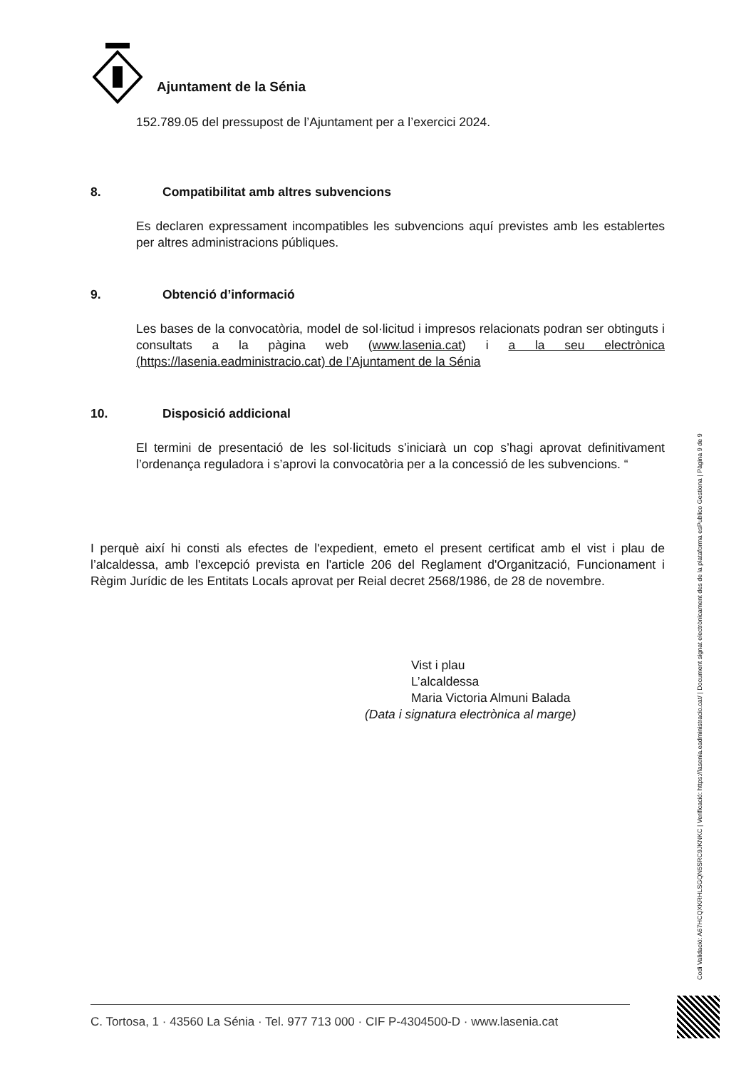Ajuntament de la Sénia
152.789.05 del pressupost de l’Ajuntament per a l’exercici 2024.
8. Compatibilitat amb altres subvencions
Es declaren expressament incompatibles les subvencions aquí previstes amb les establertes per altres administracions públiques.
9. Obtenció d’informació
Les bases de la convocatòria, model de sol·licitud i impresos relacionats podran ser obtinguts i consultats a la pàgina web (www.lasenia.cat) i a la seu electrònica (https://lasenia.eadministracio.cat) de l’Ajuntament de la Sénia
10. Disposició addicional
El termini de presentació de les sol·licituds s’iniciarà un cop s’hagi aprovat definitivament l’ordenança reguladora i s’aprovi la convocatòria per a la concessió de les subvencions. “
I perquè així hi consti als efectes de l'expedient, emeto el present certificat amb el vist i plau de l’alcaldessa, amb l'excepció prevista en l'article 206 del Reglament d'Organització, Funcionament i Règim Jurídic de les Entitats Locals aprovat per Reial decret 2568/1986, de 28 de novembre.
Vist i plau
L’alcaldessa
Maria Victoria Almuni Balada
(Data i signatura electrònica al marge)
Codi Validació: A67HCQXKRHLSGQN5SRC9JKNKC | Verificació: https://lasenia.eadministracio.cat/ | Document signat electrònicament des de la plataforma esPublico Gestiona | Pàgina 9 de 9
C. Tortosa, 1 · 43560 La Sénia · Tel. 977 713 000 · CIF P-4304500-D · www.lasenia.cat